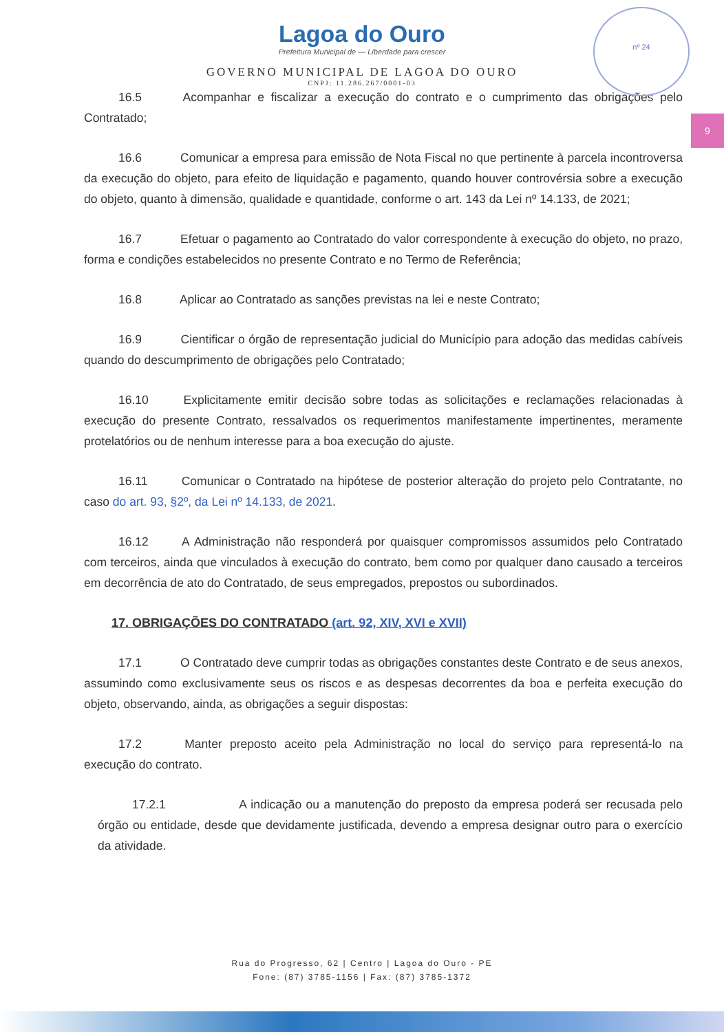nº 24
9
Lagoa do Ouro
Prefeitura Municipal de — Liberdade para crescer
GOVERNO MUNICIPAL DE LAGOA DO OURO
CNPJ: 11.286.267/0001-03
16.5 Acompanhar e fiscalizar a execução do contrato e o cumprimento das obrigações pelo Contratado;
16.6 Comunicar a empresa para emissão de Nota Fiscal no que pertinente à parcela incontroversa da execução do objeto, para efeito de liquidação e pagamento, quando houver controvérsia sobre a execução do objeto, quanto à dimensão, qualidade e quantidade, conforme o art. 143 da Lei nº 14.133, de 2021;
16.7 Efetuar o pagamento ao Contratado do valor correspondente à execução do objeto, no prazo, forma e condições estabelecidos no presente Contrato e no Termo de Referência;
16.8 Aplicar ao Contratado as sanções previstas na lei e neste Contrato;
16.9 Cientificar o órgão de representação judicial do Município para adoção das medidas cabíveis quando do descumprimento de obrigações pelo Contratado;
16.10 Explicitamente emitir decisão sobre todas as solicitações e reclamações relacionadas à execução do presente Contrato, ressalvados os requerimentos manifestamente impertinentes, meramente protelatórios ou de nenhum interesse para a boa execução do ajuste.
16.11 Comunicar o Contratado na hipótese de posterior alteração do projeto pelo Contratante, no caso do art. 93, §2º, da Lei nº 14.133, de 2021.
16.12 A Administração não responderá por quaisquer compromissos assumidos pelo Contratado com terceiros, ainda que vinculados à execução do contrato, bem como por qualquer dano causado a terceiros em decorrência de ato do Contratado, de seus empregados, prepostos ou subordinados.
17. OBRIGAÇÕES DO CONTRATADO (art. 92, XIV, XVI e XVII)
17.1 O Contratado deve cumprir todas as obrigações constantes deste Contrato e de seus anexos, assumindo como exclusivamente seus os riscos e as despesas decorrentes da boa e perfeita execução do objeto, observando, ainda, as obrigações a seguir dispostas:
17.2 Manter preposto aceito pela Administração no local do serviço para representá-lo na execução do contrato.
17.2.1 A indicação ou a manutenção do preposto da empresa poderá ser recusada pelo órgão ou entidade, desde que devidamente justificada, devendo a empresa designar outro para o exercício da atividade.
Rua do Progresso, 62 | Centro | Lagoa do Ouro - PE
Fone: (87) 3785-1156 | Fax: (87) 3785-1372